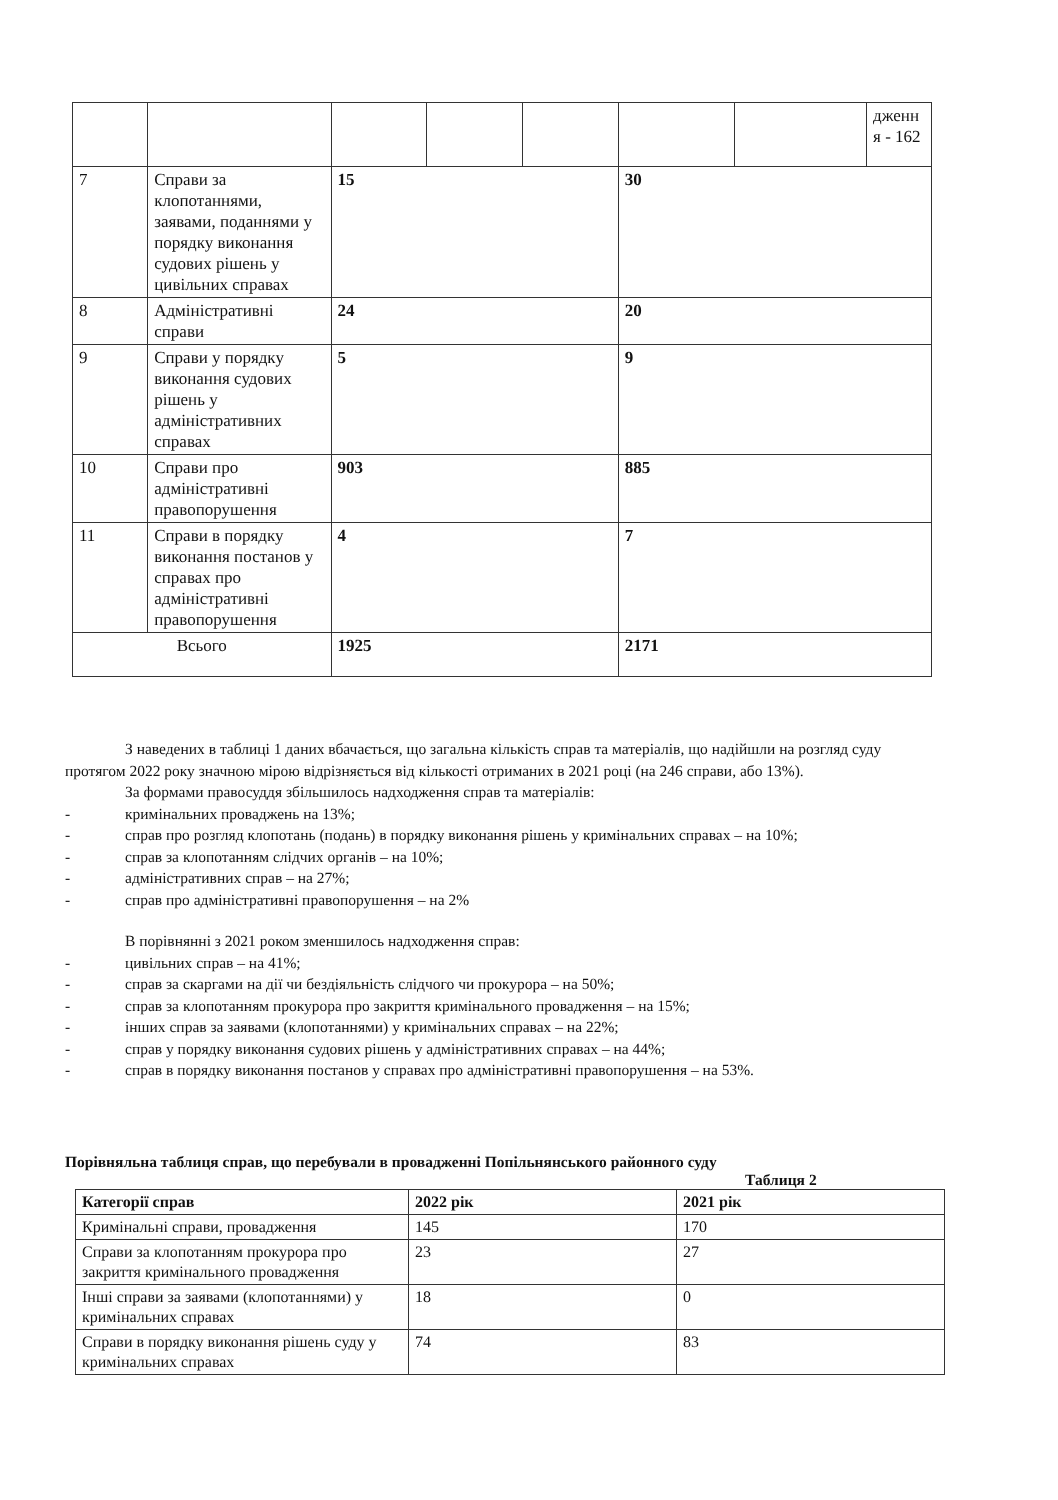| | | | | | | | дженн я - 162 |
| 7 | Справи за клопотаннями, заявами, поданнями у порядку виконання судових рішень у цивільних справах | 15 | | | 30 | | |
| 8 | Адміністративні справи | 24 | | | 20 | | |
| 9 | Справи у порядку виконання судових рішень у адміністративних справах | 5 | | | 9 | | |
| 10 | Справи про адміністративні правопорушення | 903 | | | 885 | | |
| 11 | Справи в порядку виконання постанов у справах про адміністративні правопорушення | 4 | | | 7 | | |
| Всього | | 1925 | | | 2171 | | |
З наведених в таблиці 1 даних вбачається, що загальна кількість справ та матеріалів, що надійшли на розгляд суду протягом 2022 року значною мірою відрізняється від кількості отриманих в 2021 році (на 246 справи, або 13%).
За формами правосуддя збільшилось надходження справ та матеріалів:
- кримінальних проваджень на 13%;
- справ про розгляд клопотань (подань) в порядку виконання рішень у кримінальних справах – на 10%;
- справ за клопотанням слідчих органів – на 10%;
- адміністративних справ – на 27%;
- справ про адміністративні правопорушення – на 2%
В порівнянні з 2021 роком зменшилось надходження справ:
- цивільних справ – на 41%;
- справ за скаргами на дії чи бездіяльність слідчого чи прокурора – на 50%;
- справ за клопотанням прокурора про закриття кримінального провадження – на 15%;
- інших справ за заявами (клопотаннями) у кримінальних справах – на 22%;
- справ у порядку виконання судових рішень у адміністративних справах – на 44%;
- справ в порядку виконання постанов у справах про адміністративні правопорушення – на 53%.
Порівняльна таблиця справ, що перебували в провадженні Попільнянського районного суду
Таблиця 2
| Категорії справ | 2022 рік | 2021 рік |
| --- | --- | --- |
| Кримінальні справи, провадження | 145 | 170 |
| Справи за клопотанням прокурора про закриття кримінального провадження | 23 | 27 |
| Інші справи за заявами (клопотаннями) у кримінальних справах | 18 | 0 |
| Справи в порядку виконання рішень суду у кримінальних справах | 74 | 83 |